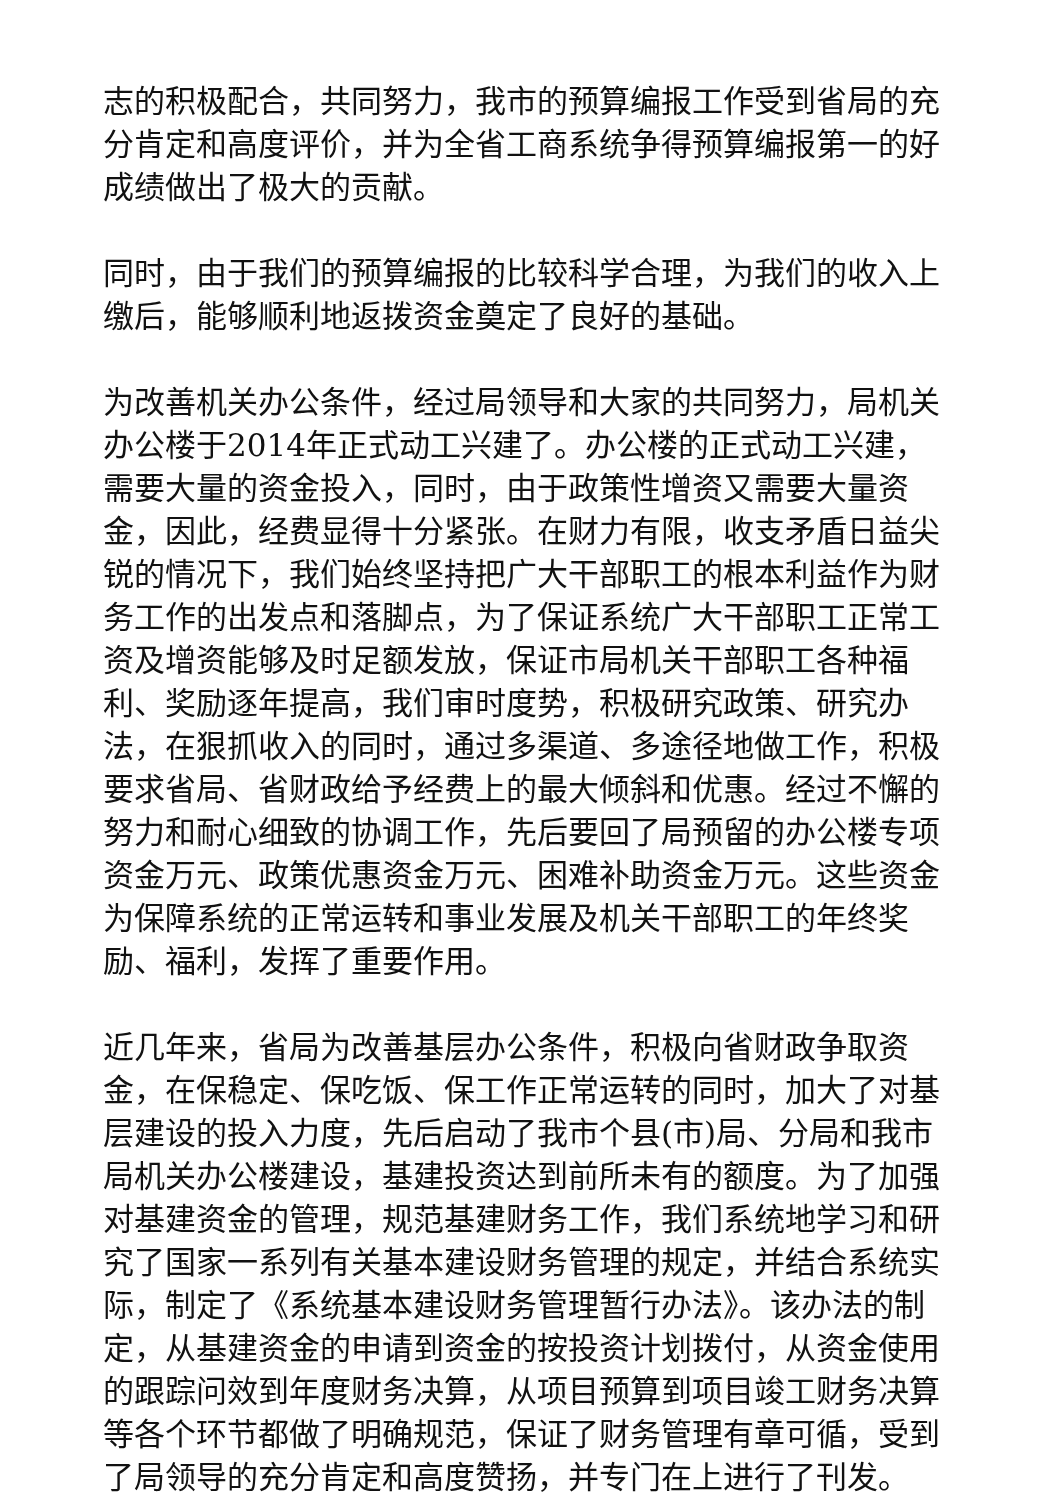志的积极配合，共同努力，我市的预算编报工作受到省局的充分肯定和高度评价，并为全省工商系统争得预算编报第一的好成绩做出了极大的贡献。
同时，由于我们的预算编报的比较科学合理，为我们的收入上缴后，能够顺利地返拨资金奠定了良好的基础。
为改善机关办公条件，经过局领导和大家的共同努力，局机关办公楼于2014年正式动工兴建了。办公楼的正式动工兴建，需要大量的资金投入，同时，由于政策性增资又需要大量资金，因此，经费显得十分紧张。在财力有限，收支矛盾日益尖锐的情况下，我们始终坚持把广大干部职工的根本利益作为财务工作的出发点和落脚点，为了保证系统广大干部职工正常工资及增资能够及时足额发放，保证市局机关干部职工各种福利、奖励逐年提高，我们审时度势，积极研究政策、研究办法，在狠抓收入的同时，通过多渠道、多途径地做工作，积极要求省局、省财政给予经费上的最大倾斜和优惠。经过不懈的努力和耐心细致的协调工作，先后要回了局预留的办公楼专项资金万元、政策优惠资金万元、困难补助资金万元。这些资金为保障系统的正常运转和事业发展及机关干部职工的年终奖励、福利，发挥了重要作用。
近几年来，省局为改善基层办公条件，积极向省财政争取资金，在保稳定、保吃饭、保工作正常运转的同时，加大了对基层建设的投入力度，先后启动了我市个县(市)局、分局和我市局机关办公楼建设，基建投资达到前所未有的额度。为了加强对基建资金的管理，规范基建财务工作，我们系统地学习和研究了国家一系列有关基本建设财务管理的规定，并结合系统实际，制定了《系统基本建设财务管理暂行办法》。该办法的制定，从基建资金的申请到资金的按投资计划拨付，从资金使用的跟踪问效到年度财务决算，从项目预算到项目竣工财务决算等各个环节都做了明确规范，保证了财务管理有章可循，受到了局领导的充分肯定和高度赞扬，并专门在上进行了刊发。